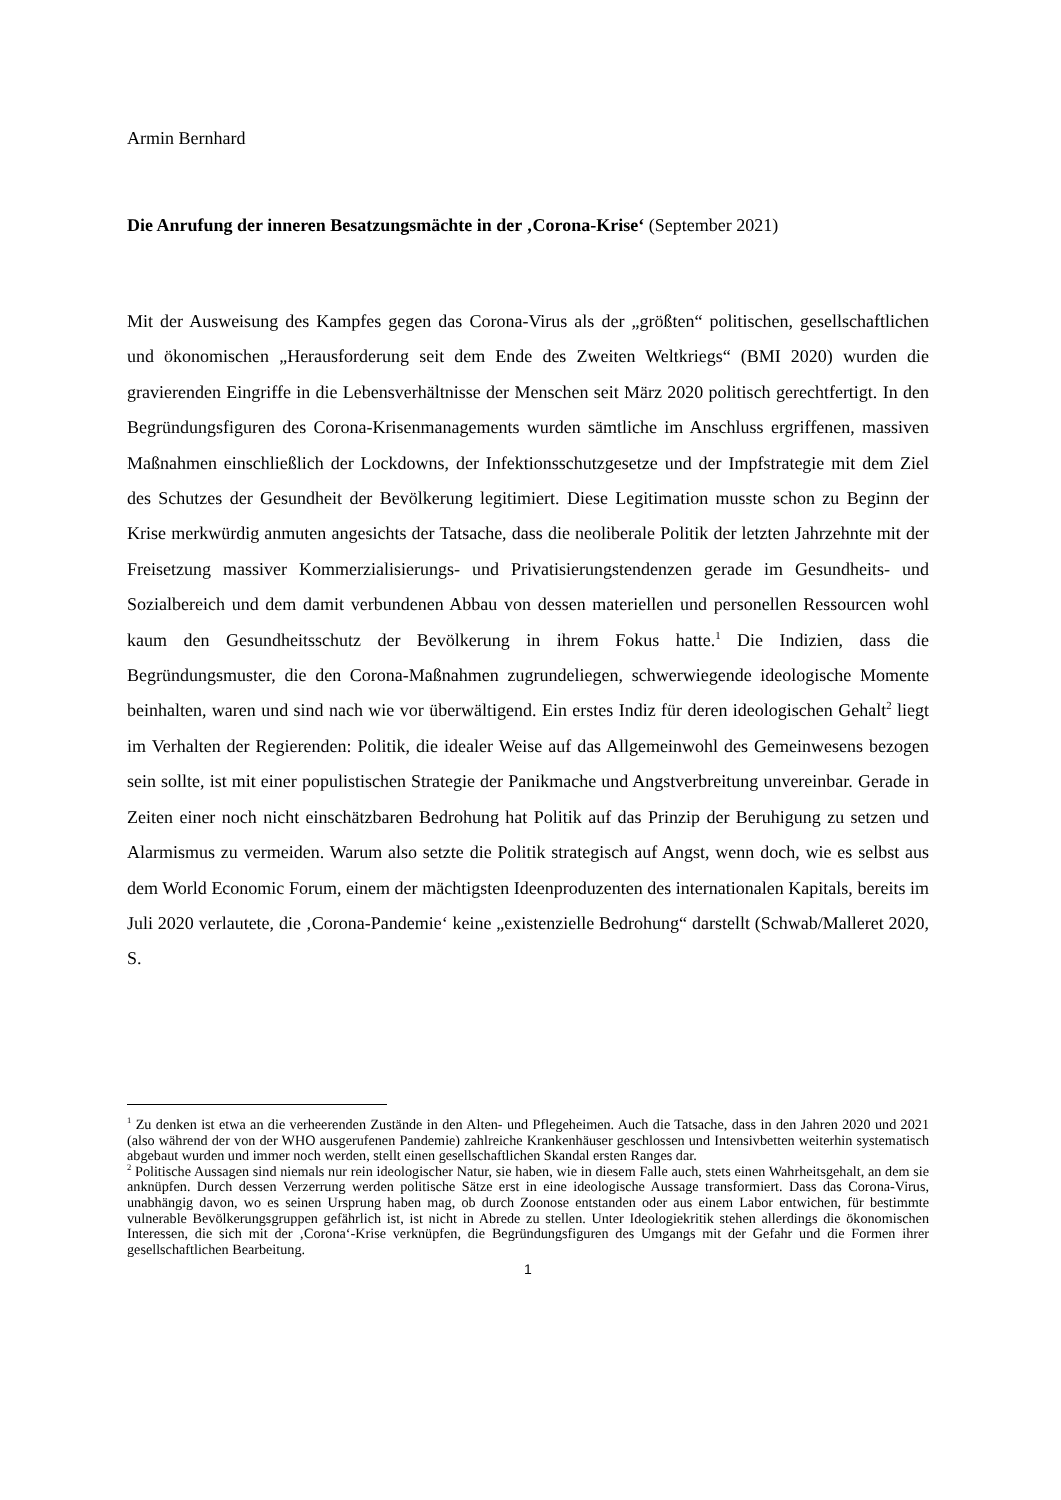Armin Bernhard
Die Anrufung der inneren Besatzungsmächte in der ‚Corona-Krise‘ (September 2021)
Mit der Ausweisung des Kampfes gegen das Corona-Virus als der „größten“ politischen, gesellschaftlichen und ökonomischen „Herausforderung seit dem Ende des Zweiten Weltkriegs“ (BMI 2020) wurden die gravierenden Eingriffe in die Lebensverhältnisse der Menschen seit März 2020 politisch gerechtfertigt. In den Begründungsfiguren des Corona-Krisenmanagements wurden sämtliche im Anschluss ergriffenen, massiven Maßnahmen einschließlich der Lockdowns, der Infektionsschutzgesetze und der Impfstrategie mit dem Ziel des Schutzes der Gesundheit der Bevölkerung legitimiert. Diese Legitimation musste schon zu Beginn der Krise merkwürdig anmuten angesichts der Tatsache, dass die neoliberale Politik der letzten Jahrzehnte mit der Freisetzung massiver Kommerzialisierungs- und Privatisierungstendenzen gerade im Gesundheits- und Sozialbereich und dem damit verbundenen Abbau von dessen materiellen und personellen Ressourcen wohl kaum den Gesundheitsschutz der Bevölkerung in ihrem Fokus hatte.<sup>1</sup> Die Indizien, dass die Begründungsmuster, die den Corona-Maßnahmen zugrundeliegen, schwerwiegende ideologische Momente beinhalten, waren und sind nach wie vor überwältigend. Ein erstes Indiz für deren ideologischen Gehalt<sup>2</sup> liegt im Verhalten der Regierenden: Politik, die idealer Weise auf das Allgemeinwohl des Gemeinwesens bezogen sein sollte, ist mit einer populistischen Strategie der Panikmache und Angstverbreitung unvereinbar. Gerade in Zeiten einer noch nicht einschätzbaren Bedrohung hat Politik auf das Prinzip der Beruhigung zu setzen und Alarmismus zu vermeiden. Warum also setzte die Politik strategisch auf Angst, wenn doch, wie es selbst aus dem World Economic Forum, einem der mächtigsten Ideenproduzenten des internationalen Kapitals, bereits im Juli 2020 verlautete, die ‚Corona-Pandemie‘ keine „existenzielle Bedrohung“ darstellt (Schwab/Malleret 2020, S.
<sup>1</sup> Zu denken ist etwa an die verheerenden Zustände in den Alten- und Pflegeheimen. Auch die Tatsache, dass in den Jahren 2020 und 2021 (also während der von der WHO ausgerufenen Pandemie) zahlreiche Krankenhäuser geschlossen und Intensivbetten weiterhin systematisch abgebaut wurden und immer noch werden, stellt einen gesellschaftlichen Skandal ersten Ranges dar.
<sup>2</sup> Politische Aussagen sind niemals nur rein ideologischer Natur, sie haben, wie in diesem Falle auch, stets einen Wahrheitsgehalt, an dem sie anknüpfen. Durch dessen Verzerrung werden politische Sätze erst in eine ideologische Aussage transformiert. Dass das Corona-Virus, unabhängig davon, wo es seinen Ursprung haben mag, ob durch Zoonose entstanden oder aus einem Labor entwichen, für bestimmte vulnerable Bevölkerungsgruppen gefährlich ist, ist nicht in Abrede zu stellen. Unter Ideologiekritik stehen allerdings die ökonomischen Interessen, die sich mit der ‚Corona‘-Krise verknüpfen, die Begründungsfiguren des Umgangs mit der Gefahr und die Formen ihrer gesellschaftlichen Bearbeitung.
1